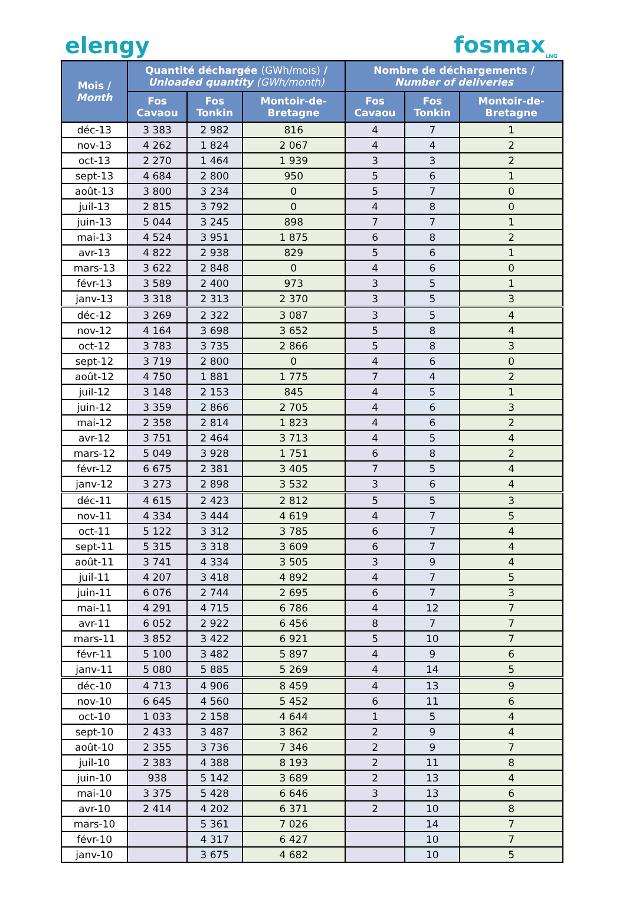elengy fosmax<sub>LNG</sub>
| Mois / Month | Quantité déchargée (GWh/mois) / Unloaded quantity (GWh/month) | | | Nombre de déchargements / Number of deliveries | | |
| --- | --- | --- | --- | --- | --- | --- |
| | Fos Cavaou | Fos Tonkin | Montoir-de-Bretagne | Fos Cavaou | Fos Tonkin | Montoir-de-Bretagne |
| déc-13 | 3 383 | 2 982 | 816 | 4 | 7 | 1 |
| nov-13 | 4 262 | 1 824 | 2 067 | 4 | 4 | 2 |
| oct-13 | 2 270 | 1 464 | 1 939 | 3 | 3 | 2 |
| sept-13 | 4 684 | 2 800 | 950 | 5 | 6 | 1 |
| août-13 | 3 800 | 3 234 | 0 | 5 | 7 | 0 |
| juil-13 | 2 815 | 3 792 | 0 | 4 | 8 | 0 |
| juin-13 | 5 044 | 3 245 | 898 | 7 | 7 | 1 |
| mai-13 | 4 524 | 3 951 | 1 875 | 6 | 8 | 2 |
| avr-13 | 4 822 | 2 938 | 829 | 5 | 6 | 1 |
| mars-13 | 3 622 | 2 848 | 0 | 4 | 6 | 0 |
| févr-13 | 3 589 | 2 400 | 973 | 3 | 5 | 1 |
| janv-13 | 3 318 | 2 313 | 2 370 | 3 | 5 | 3 |
| déc-12 | 3 269 | 2 322 | 3 087 | 3 | 5 | 4 |
| nov-12 | 4 164 | 3 698 | 3 652 | 5 | 8 | 4 |
| oct-12 | 3 783 | 3 735 | 2 866 | 5 | 8 | 3 |
| sept-12 | 3 719 | 2 800 | 0 | 4 | 6 | 0 |
| août-12 | 4 750 | 1 881 | 1 775 | 7 | 4 | 2 |
| juil-12 | 3 148 | 2 153 | 845 | 4 | 5 | 1 |
| juin-12 | 3 359 | 2 866 | 2 705 | 4 | 6 | 3 |
| mai-12 | 2 358 | 2 814 | 1 823 | 4 | 6 | 2 |
| avr-12 | 3 751 | 2 464 | 3 713 | 4 | 5 | 4 |
| mars-12 | 5 049 | 3 928 | 1 751 | 6 | 8 | 2 |
| févr-12 | 6 675 | 2 381 | 3 405 | 7 | 5 | 4 |
| janv-12 | 3 273 | 2 898 | 3 532 | 3 | 6 | 4 |
| déc-11 | 4 615 | 2 423 | 2 812 | 5 | 5 | 3 |
| nov-11 | 4 334 | 3 444 | 4 619 | 4 | 7 | 5 |
| oct-11 | 5 122 | 3 312 | 3 785 | 6 | 7 | 4 |
| sept-11 | 5 315 | 3 318 | 3 609 | 6 | 7 | 4 |
| août-11 | 3 741 | 4 334 | 3 505 | 3 | 9 | 4 |
| juil-11 | 4 207 | 3 418 | 4 892 | 4 | 7 | 5 |
| juin-11 | 6 076 | 2 744 | 2 695 | 6 | 7 | 3 |
| mai-11 | 4 291 | 4 715 | 6 786 | 4 | 12 | 7 |
| avr-11 | 6 052 | 2 922 | 6 456 | 8 | 7 | 7 |
| mars-11 | 3 852 | 3 422 | 6 921 | 5 | 10 | 7 |
| févr-11 | 5 100 | 3 482 | 5 897 | 4 | 9 | 6 |
| janv-11 | 5 080 | 5 885 | 5 269 | 4 | 14 | 5 |
| déc-10 | 4 713 | 4 906 | 8 459 | 4 | 13 | 9 |
| nov-10 | 6 645 | 4 560 | 5 452 | 6 | 11 | 6 |
| oct-10 | 1 033 | 2 158 | 4 644 | 1 | 5 | 4 |
| sept-10 | 2 433 | 3 487 | 3 862 | 2 | 9 | 4 |
| août-10 | 2 355 | 3 736 | 7 346 | 2 | 9 | 7 |
| juil-10 | 2 383 | 4 388 | 8 193 | 2 | 11 | 8 |
| juin-10 | 938 | 5 142 | 3 689 | 2 | 13 | 4 |
| mai-10 | 3 375 | 5 428 | 6 646 | 3 | 13 | 6 |
| avr-10 | 2 414 | 4 202 | 6 371 | 2 | 10 | 8 |
| mars-10 | | 5 361 | 7 026 | | 14 | 7 |
| févr-10 | | 4 317 | 6 427 | | 10 | 7 |
| janv-10 | | 3 675 | 4 682 | | 10 | 5 |